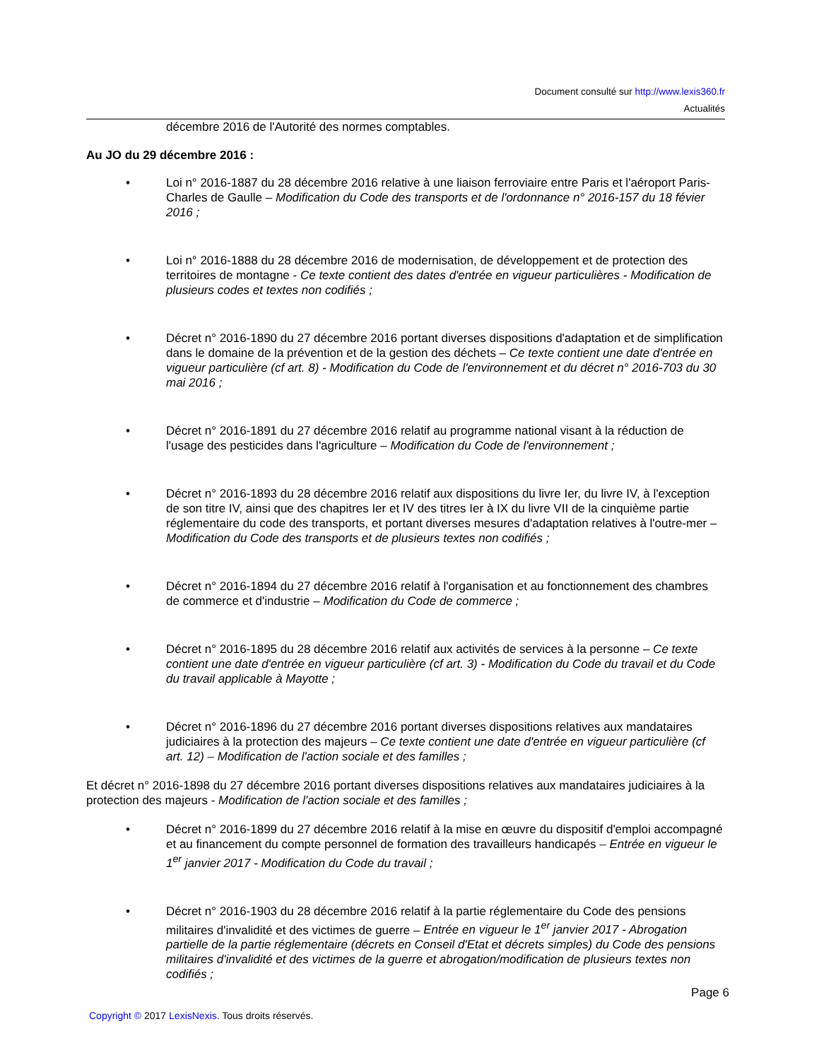Document consulté sur http://www.lexis360.fr
Actualités
décembre 2016 de l'Autorité des normes comptables.
Au JO du 29 décembre 2016 :
• Loi n° 2016-1887 du 28 décembre 2016 relative à une liaison ferroviaire entre Paris et l'aéroport Paris-Charles de Gaulle – Modification du Code des transports et de l'ordonnance n° 2016-157 du 18 févier 2016 ;
• Loi n° 2016-1888 du 28 décembre 2016 de modernisation, de développement et de protection des territoires de montagne - Ce texte contient des dates d'entrée en vigueur particulières - Modification de plusieurs codes et textes non codifiés ;
• Décret n° 2016-1890 du 27 décembre 2016 portant diverses dispositions d'adaptation et de simplification dans le domaine de la prévention et de la gestion des déchets – Ce texte contient une date d'entrée en vigueur particulière (cf art. 8) - Modification du Code de l'environnement et du décret n° 2016-703 du 30 mai 2016 ;
• Décret n° 2016-1891 du 27 décembre 2016 relatif au programme national visant à la réduction de l'usage des pesticides dans l'agriculture – Modification du Code de l'environnement ;
• Décret n° 2016-1893 du 28 décembre 2016 relatif aux dispositions du livre Ier, du livre IV, à l'exception de son titre IV, ainsi que des chapitres Ier et IV des titres Ier à IX du livre VII de la cinquième partie réglementaire du code des transports, et portant diverses mesures d'adaptation relatives à l'outre-mer – Modification du Code des transports et de plusieurs textes non codifiés ;
• Décret n° 2016-1894 du 27 décembre 2016 relatif à l'organisation et au fonctionnement des chambres de commerce et d'industrie – Modification du Code de commerce ;
• Décret n° 2016-1895 du 28 décembre 2016 relatif aux activités de services à la personne – Ce texte contient une date d'entrée en vigueur particulière (cf art. 3) - Modification du Code du travail et du Code du travail applicable à Mayotte ;
• Décret n° 2016-1896 du 27 décembre 2016 portant diverses dispositions relatives aux mandataires judiciaires à la protection des majeurs – Ce texte contient une date d'entrée en vigueur particulière (cf art. 12) – Modification de l'action sociale et des familles ;
Et décret n° 2016-1898 du 27 décembre 2016 portant diverses dispositions relatives aux mandataires judiciaires à la protection des majeurs - Modification de l'action sociale et des familles ;
• Décret n° 2016-1899 du 27 décembre 2016 relatif à la mise en œuvre du dispositif d'emploi accompagné et au financement du compte personnel de formation des travailleurs handicapés – Entrée en vigueur le 1<sup>er</sup> janvier 2017 - Modification du Code du travail ;
• Décret n° 2016-1903 du 28 décembre 2016 relatif à la partie réglementaire du Code des pensions militaires d'invalidité et des victimes de guerre – Entrée en vigueur le 1<sup>er</sup> janvier 2017 - Abrogation partielle de la partie réglementaire (décrets en Conseil d'Etat et décrets simples) du Code des pensions militaires d'invalidité et des victimes de la guerre et abrogation/modification de plusieurs textes non codifiés ;
Page 6
Copyright © 2017 LexisNexis. Tous droits réservés.